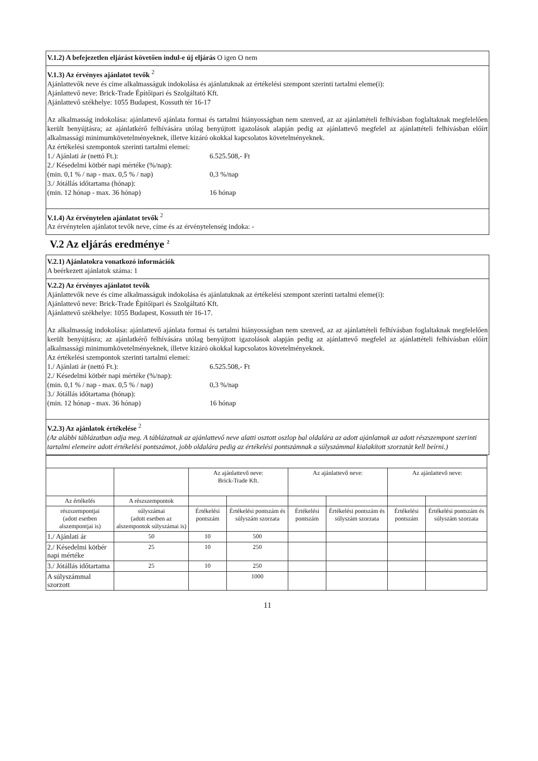V.1.2) A befejezetlen eljárást követően indul-e új eljárás O igen O nem
V.1.3) Az érvényes ajánlatot tevők <sup>2</sup>
Ajánlattevők neve és címe alkalmasságuk indokolása és ajánlatuknak az értékelési szempont szerinti tartalmi eleme(i):
Ajánlattevő neve: Brick-Trade Építőipari és Szolgáltató Kft.
Ajánlattevő székhelye: 1055 Budapest, Kossuth tér 16-17
Az alkalmasság indokolása: ajánlattevő ajánlata formai és tartalmi hiányosságban nem szenved, az az ajánlattételi felhívásban foglaltaknak megfelelően került benyújtásra; az ajánlatkérő felhívására utólag benyújtott igazolások alapján pedig az ajánlattevő megfelel az ajánlattételi felhívásban előírt alkalmassági minimumkövetelményeknek, illetve kizáró okokkal kapcsolatos követelményeknek.
Az értékelési szempontok szerinti tartalmi elemei:
1./ Ajánlati ár (nettó Ft.): 6.525.508,- Ft
2./ Késedelmi kötbér napi mértéke (%/nap):
(min. 0,1 % / nap - max. 0,5 % / nap) 0,3 %/nap
3./ Jótállás időtartama (hónap):
(min. 12 hónap - max. 36 hónap) 16 hónap
V.1.4) Az érvénytelen ajánlatot tevők <sup>2</sup>
Az érvénytelen ajánlatot tevők neve, címe és az érvénytelenség indoka: -
V.2 Az eljárás eredménye <sup>2</sup>
V.2.1) Ajánlatokra vonatkozó információk
A beérkezett ajánlatok száma: 1
V.2.2) Az érvényes ajánlatot tevők
Ajánlattevők neve és címe alkalmasságuk indokolása és ajánlatuknak az értékelési szempont szerinti tartalmi eleme(i):
Ajánlattevő neve: Brick-Trade Építőipari és Szolgáltató Kft.
Ajánlattevő székhelye: 1055 Budapest, Kossuth tér 16-17.
Az alkalmasság indokolása: ajánlattevő ajánlata formai és tartalmi hiányosságban nem szenved, az az ajánlattételi felhívásban foglaltaknak megfelelően került benyújtásra; az ajánlatkérő felhívására utólag benyújtott igazolások alapján pedig az ajánlattevő megfelel az ajánlattételi felhívásban előírt alkalmassági minimumkövetelményeknek, illetve kizáró okokkal kapcsolatos követelményeknek.
Az értékelési szempontok szerinti tartalmi elemei:
1./ Ajánlati ár (nettó Ft.): 6.525.508,- Ft
2./ Késedelmi kötbér napi mértéke (%/nap):
(min. 0,1 % / nap - max. 0,5 % / nap) 0,3 %/nap
3./ Jótállás időtartama (hónap):
(min. 12 hónap - max. 36 hónap) 16 hónap
V.2.3) Az ajánlatok értékelése <sup>2</sup>
(Az alábbi táblázatban adja meg. A táblázatnak az ajánlattevő neve alatti osztott oszlop bal oldalára az adott ajánlatnak az adott részszempont szerinti tartalmi elemeire adott értékelési pontszámot, jobb oldalára pedig az értékelési pontszámnak a súlyszámmal kialakított szorzatát kell beírni.)
| | | Az ajánlattevő neve: Brick-Trade Kft. | | Az ajánlattevő neve: | | Az ajánlattevő neve: | |
| Az értékelés | A részszempontok | | | | | | |
| részszempontjai (adott esetben alszempontjai is) | súlyszámai (adott esetben az alszempontok súlyszámai is) | Értékelési pontszám | Értékelési pontszám és súlyszám szorzata | Értékelési pontszám | Értékelési pontszám és súlyszám szorzata | Értékelési pontszám | Értékelési pontszám és súlyszám szorzata |
| 1./ Ajánlati ár | 50 | 10 | 500 | | | | |
| 2./ Késedelmi kötbér napi mértéke | 25 | 10 | 250 | | | | |
| 3./ Jótállás időtartama | 25 | 10 | 250 | | | | |
| A súlyszámmal szorzott | | | 1000 | | | | |
11